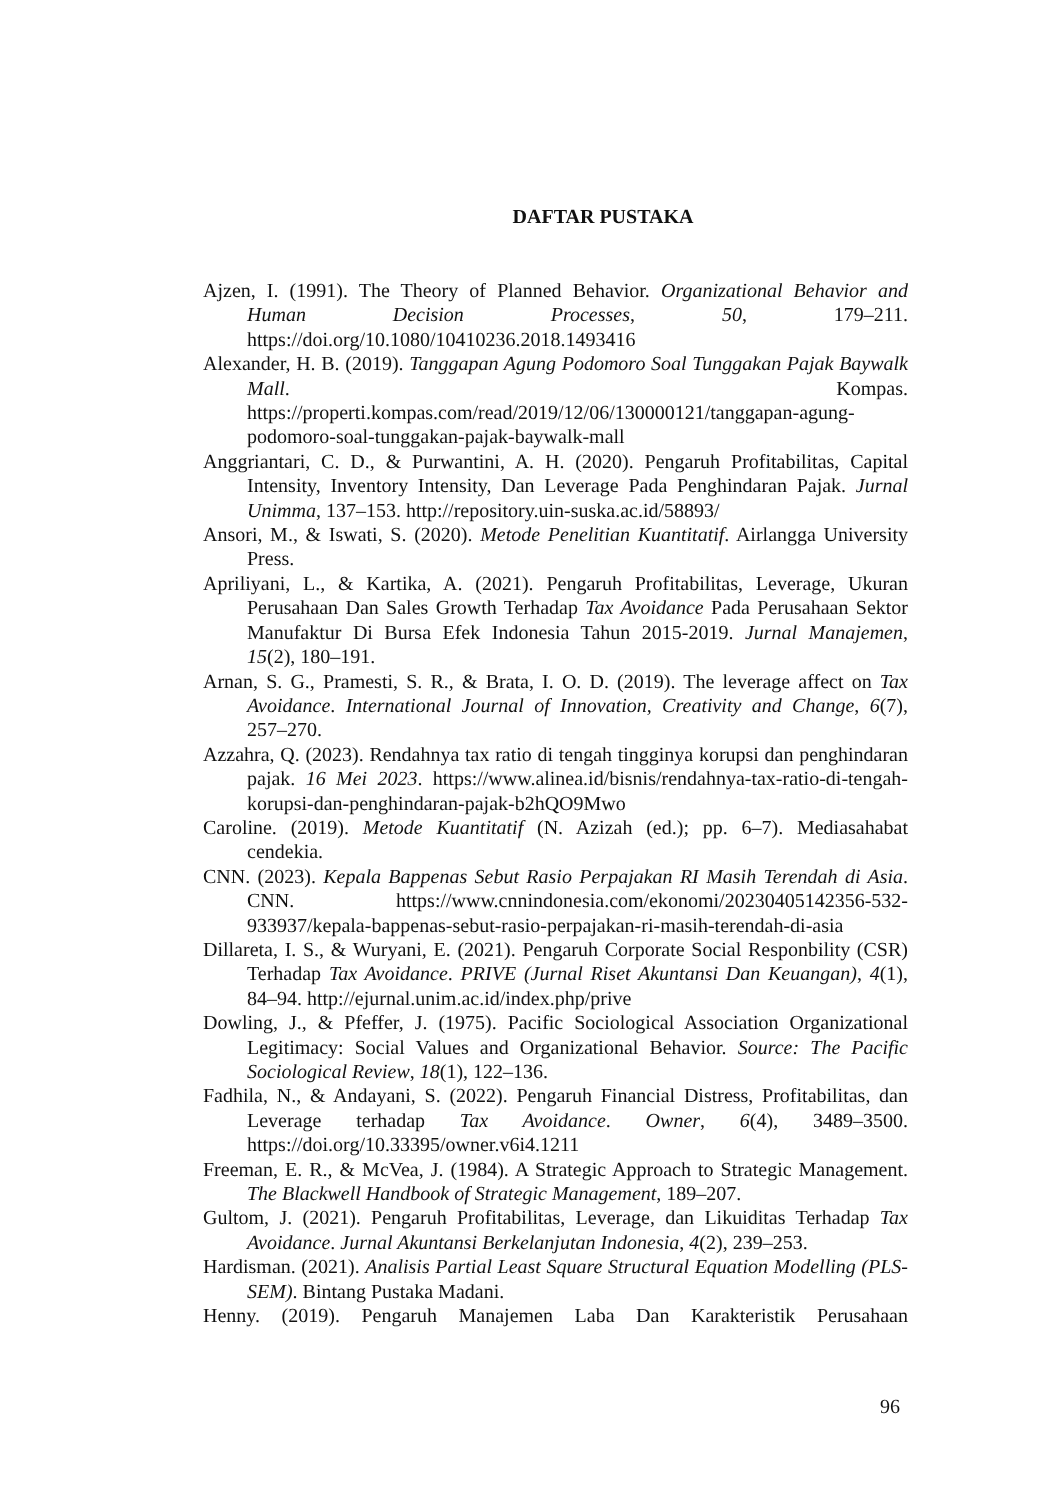DAFTAR PUSTAKA
Ajzen, I. (1991). The Theory of Planned Behavior. Organizational Behavior and Human Decision Processes, 50, 179–211. https://doi.org/10.1080/10410236.2018.1493416
Alexander, H. B. (2019). Tanggapan Agung Podomoro Soal Tunggakan Pajak Baywalk Mall. Kompas. https://properti.kompas.com/read/2019/12/06/130000121/tanggapan-agung-podomoro-soal-tunggakan-pajak-baywalk-mall
Anggriantari, C. D., & Purwantini, A. H. (2020). Pengaruh Profitabilitas, Capital Intensity, Inventory Intensity, Dan Leverage Pada Penghindaran Pajak. Jurnal Unimma, 137–153. http://repository.uin-suska.ac.id/58893/
Ansori, M., & Iswati, S. (2020). Metode Penelitian Kuantitatif. Airlangga University Press.
Apriliyani, L., & Kartika, A. (2021). Pengaruh Profitabilitas, Leverage, Ukuran Perusahaan Dan Sales Growth Terhadap Tax Avoidance Pada Perusahaan Sektor Manufaktur Di Bursa Efek Indonesia Tahun 2015-2019. Jurnal Manajemen, 15(2), 180–191.
Arnan, S. G., Pramesti, S. R., & Brata, I. O. D. (2019). The leverage affect on Tax Avoidance. International Journal of Innovation, Creativity and Change, 6(7), 257–270.
Azzahra, Q. (2023). Rendahnya tax ratio di tengah tingginya korupsi dan penghindaran pajak. 16 Mei 2023. https://www.alinea.id/bisnis/rendahnya-tax-ratio-di-tengah-korupsi-dan-penghindaran-pajak-b2hQO9Mwo
Caroline. (2019). Metode Kuantitatif (N. Azizah (ed.); pp. 6–7). Mediasahabat cendekia.
CNN. (2023). Kepala Bappenas Sebut Rasio Perpajakan RI Masih Terendah di Asia. CNN. https://www.cnnindonesia.com/ekonomi/20230405142356-532-933937/kepala-bappenas-sebut-rasio-perpajakan-ri-masih-terendah-di-asia
Dillareta, I. S., & Wuryani, E. (2021). Pengaruh Corporate Social Responbility (CSR) Terhadap Tax Avoidance. PRIVE (Jurnal Riset Akuntansi Dan Keuangan), 4(1), 84–94. http://ejurnal.unim.ac.id/index.php/prive
Dowling, J., & Pfeffer, J. (1975). Pacific Sociological Association Organizational Legitimacy: Social Values and Organizational Behavior. Source: The Pacific Sociological Review, 18(1), 122–136.
Fadhila, N., & Andayani, S. (2022). Pengaruh Financial Distress, Profitabilitas, dan Leverage terhadap Tax Avoidance. Owner, 6(4), 3489–3500. https://doi.org/10.33395/owner.v6i4.1211
Freeman, E. R., & McVea, J. (1984). A Strategic Approach to Strategic Management. The Blackwell Handbook of Strategic Management, 189–207.
Gultom, J. (2021). Pengaruh Profitabilitas, Leverage, dan Likuiditas Terhadap Tax Avoidance. Jurnal Akuntansi Berkelanjutan Indonesia, 4(2), 239–253.
Hardisman. (2021). Analisis Partial Least Square Structural Equation Modelling (PLS-SEM). Bintang Pustaka Madani.
Henny. (2019). Pengaruh Manajemen Laba Dan Karakteristik Perusahaan
96